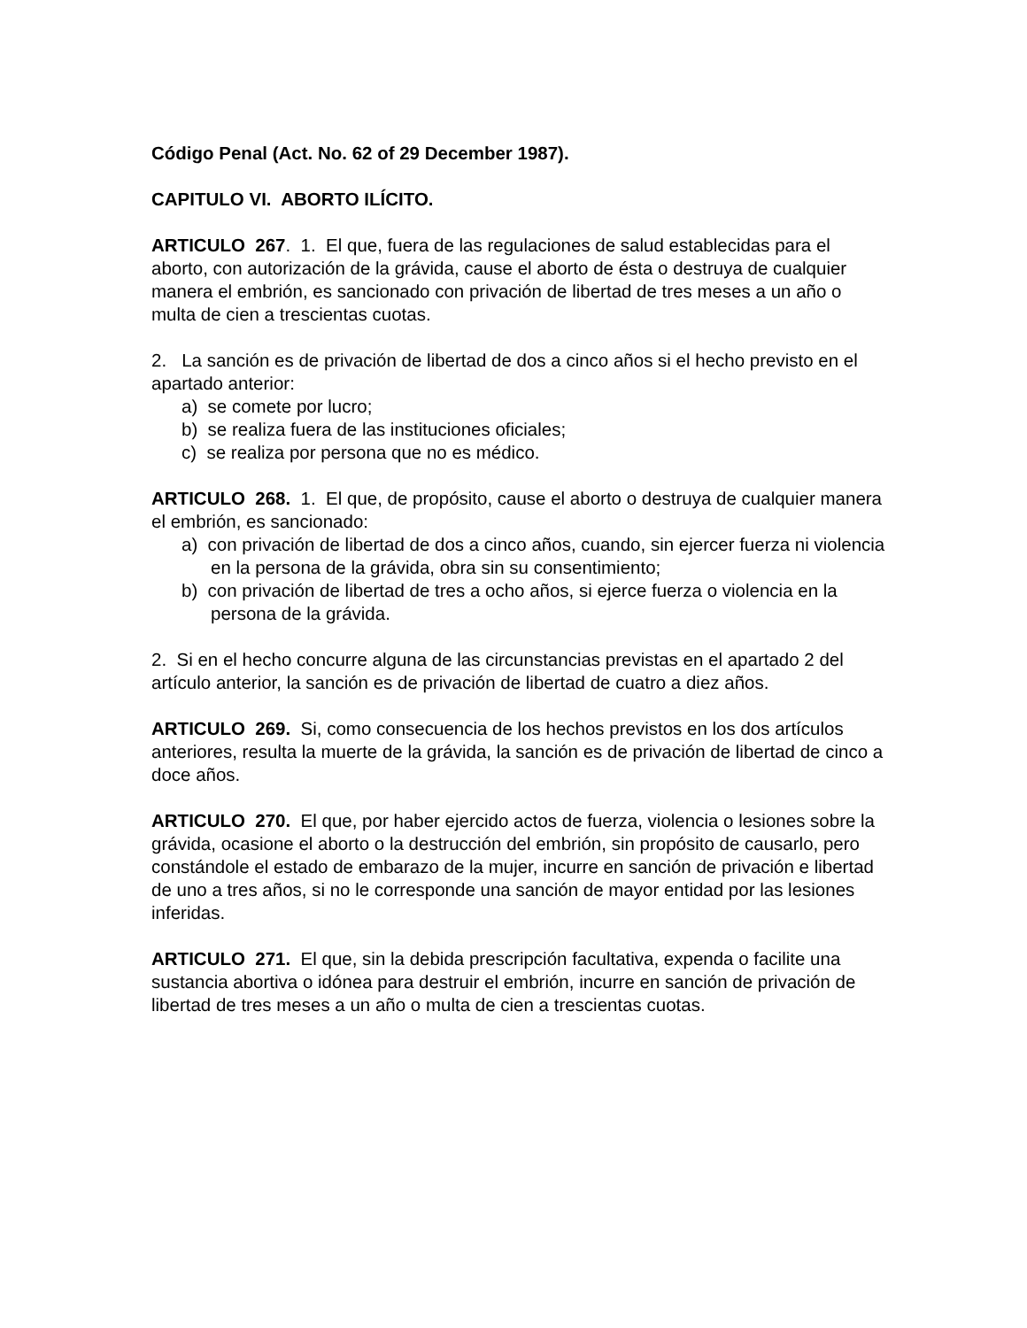Código Penal (Act. No. 62 of 29 December 1987).
CAPITULO VI. ABORTO ILÍCITO.
ARTICULO 267. 1. El que, fuera de las regulaciones de salud establecidas para el aborto, con autorización de la grávida, cause el aborto de ésta o destruya de cualquier manera el embrión, es sancionado con privación de libertad de tres meses a un año o multa de cien a trescientas cuotas.
2. La sanción es de privación de libertad de dos a cinco años si el hecho previsto en el apartado anterior:
a) se comete por lucro;
b) se realiza fuera de las instituciones oficiales;
c) se realiza por persona que no es médico.
ARTICULO 268. 1. El que, de propósito, cause el aborto o destruya de cualquier manera el embrión, es sancionado:
a) con privación de libertad de dos a cinco años, cuando, sin ejercer fuerza ni violencia en la persona de la grávida, obra sin su consentimiento;
b) con privación de libertad de tres a ocho años, si ejerce fuerza o violencia en la persona de la grávida.
2. Si en el hecho concurre alguna de las circunstancias previstas en el apartado 2 del artículo anterior, la sanción es de privación de libertad de cuatro a diez años.
ARTICULO 269. Si, como consecuencia de los hechos previstos en los dos artículos anteriores, resulta la muerte de la grávida, la sanción es de privación de libertad de cinco a doce años.
ARTICULO 270. El que, por haber ejercido actos de fuerza, violencia o lesiones sobre la grávida, ocasione el aborto o la destrucción del embrión, sin propósito de causarlo, pero constándole el estado de embarazo de la mujer, incurre en sanción de privación e libertad de uno a tres años, si no le corresponde una sanción de mayor entidad por las lesiones inferidas.
ARTICULO 271. El que, sin la debida prescripción facultativa, expenda o facilite una sustancia abortiva o idónea para destruir el embrión, incurre en sanción de privación de libertad de tres meses a un año o multa de cien a trescientas cuotas.